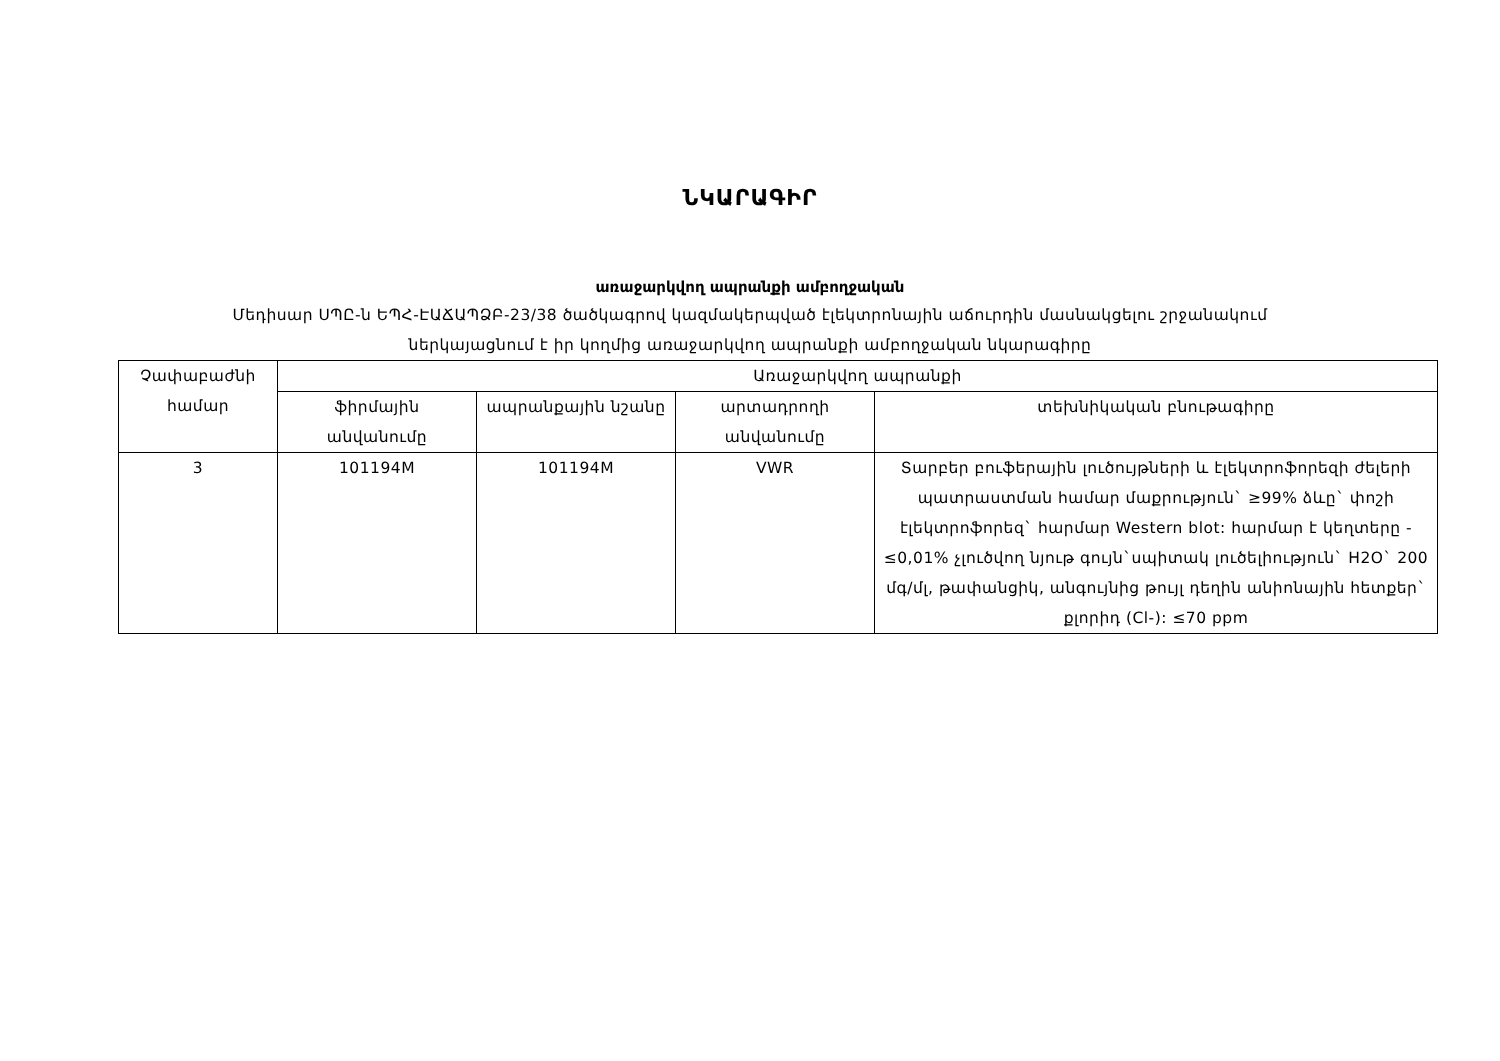ՆԿԱՐԱԳԻՐ
առաջարկվող ապրանքի ամբողջական
Մեդիսար ՍՊԸ-ն ԵՊՀ-ԷԱՃԱՊՁԲ-23/38 ծածկագրով կազմակերպված էլեկտրոնային աճուրդին մասնակցելու շրջանակում
ներկայացնում է իր կողմից առաջարկվող ապրանքի ամբողջական նկարագիրը
| Չափաբաժնի համար | Առաջարկվող ապրանքի | | | |
| --- | --- | --- | --- | --- |
| | ֆիրմային անվանումը | ապրանքային նշանը | արտադրողի անվանումը | տեխնիկական բնութագիրը |
| 3 | 101194M | 101194M | VWR | Տարբեր բուֆերային լուծույթների և էլեկտրոֆորեզի ժելերի պատրաստման համար մաքրություն` ≥99% ձևը` փոշի էլեկտրոֆորեզ` հարմար Western blot: հարմար է կեղտերը - ≤0,01% չլուծվող նյութ գույն`սպիտակ լուծելիություն` H2O` 200 մգ/մլ, թափանցիկ, անգույնից թույլ դեղին անիոնային հետքեր` քլորիդ (Cl-): ≤70 ppm |